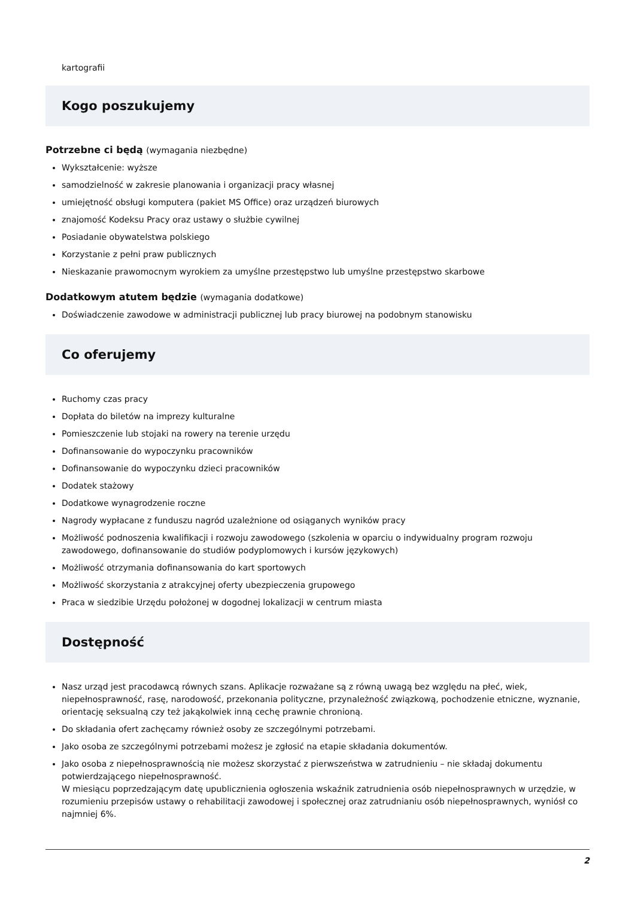kartografii
Kogo poszukujemy
Potrzebne ci będą (wymagania niezbędne)
Wykształcenie: wyższe
samodzielność w zakresie planowania i organizacji pracy własnej
umiejętność obsługi komputera (pakiet MS Office) oraz urządzeń biurowych
znajomość Kodeksu Pracy oraz ustawy o służbie cywilnej
Posiadanie obywatelstwa polskiego
Korzystanie z pełni praw publicznych
Nieskazanie prawomocnym wyrokiem za umyślne przestępstwo lub umyślne przestępstwo skarbowe
Dodatkowym atutem będzie (wymagania dodatkowe)
Doświadczenie zawodowe w administracji publicznej lub pracy biurowej na podobnym stanowisku
Co oferujemy
Ruchomy czas pracy
Dopłata do biletów na imprezy kulturalne
Pomieszczenie lub stojaki na rowery na terenie urzędu
Dofinansowanie do wypoczynku pracowników
Dofinansowanie do wypoczynku dzieci pracowników
Dodatek stażowy
Dodatkowe wynagrodzenie roczne
Nagrody wypłacane z funduszu nagród uzależnione od osiąganych wyników pracy
Możliwość podnoszenia kwalifikacji i rozwoju zawodowego (szkolenia w oparciu o indywidualny program rozwoju zawodowego, dofinansowanie do studiów podyplomowych i kursów językowych)
Możliwość otrzymania dofinansowania do kart sportowych
Możliwość skorzystania z atrakcyjnej oferty ubezpieczenia grupowego
Praca w siedzibie Urzędu położonej w dogodnej lokalizacji w centrum miasta
Dostępność
Nasz urząd jest pracodawcą równych szans. Aplikacje rozważane są z równą uwagą bez względu na płeć, wiek, niepełnosprawność, rasę, narodowość, przekonania polityczne, przynależność związkową, pochodzenie etniczne, wyznanie, orientację seksualną czy też jakąkolwiek inną cechę prawnie chronioną.
Do składania ofert zachęcamy również osoby ze szczególnymi potrzebami.
Jako osoba ze szczególnymi potrzebami możesz je zgłosić na etapie składania dokumentów.
Jako osoba z niepełnosprawnością nie możesz skorzystać z pierwszeństwa w zatrudnieniu – nie składaj dokumentu potwierdzającego niepełnosprawność.
W miesiącu poprzedzającym datę upublicznienia ogłoszenia wskaźnik zatrudnienia osób niepełnosprawnych w urzędzie, w rozumieniu przepisów ustawy o rehabilitacji zawodowej i społecznej oraz zatrudnianiu osób niepełnosprawnych, wyniósł co najmniej 6%.
2